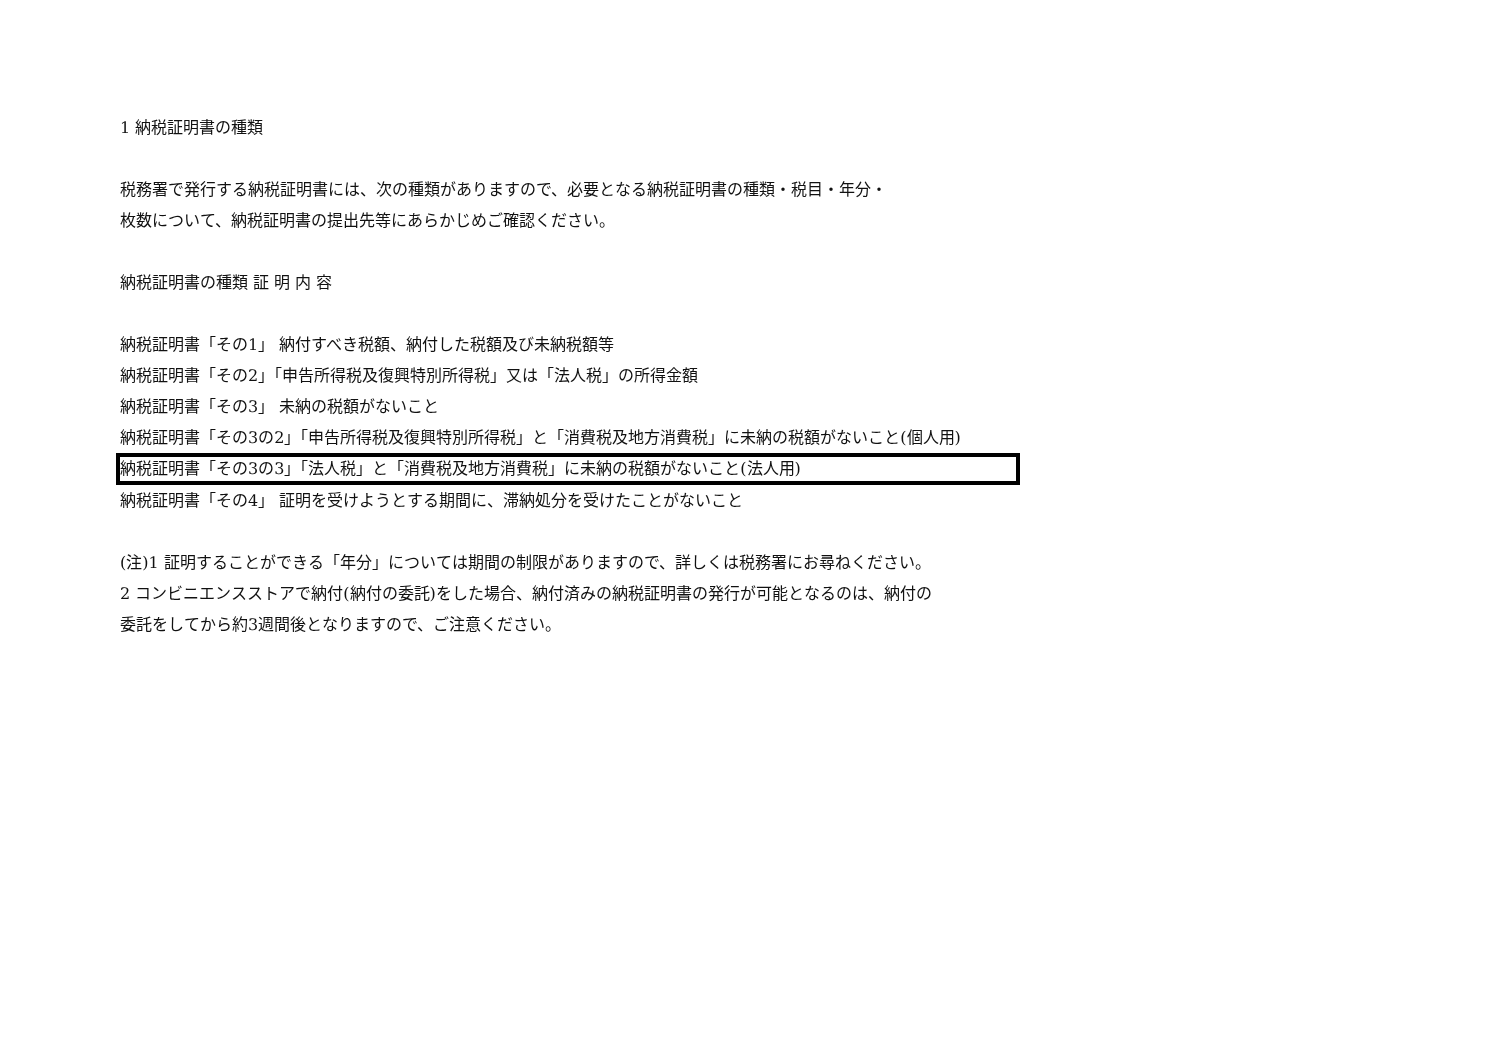1 納税証明書の種類
税務署で発行する納税証明書には、次の種類がありますので、必要となる納税証明書の種類・税目・年分・
枚数について、納税証明書の提出先等にあらかじめご確認ください。
納税証明書の種類 証 明 内 容
納税証明書「その1」 納付すべき税額、納付した税額及び未納税額等
納税証明書「その2」「申告所得税及復興特別所得税」又は「法人税」の所得金額
納税証明書「その3」 未納の税額がないこと
納税証明書「その3の2」「申告所得税及復興特別所得税」と「消費税及地方消費税」に未納の税額がないこと(個人用)
納税証明書「その3の3」「法人税」と「消費税及地方消費税」に未納の税額がないこと(法人用)
納税証明書「その4」 証明を受けようとする期間に、滞納処分を受けたことがないこと
(注)1 証明することができる「年分」については期間の制限がありますので、詳しくは税務署にお尋ねください。
2 コンビニエンスストアで納付(納付の委託)をした場合、納付済みの納税証明書の発行が可能となるのは、納付の
委託をしてから約3週間後となりますので、ご注意ください。